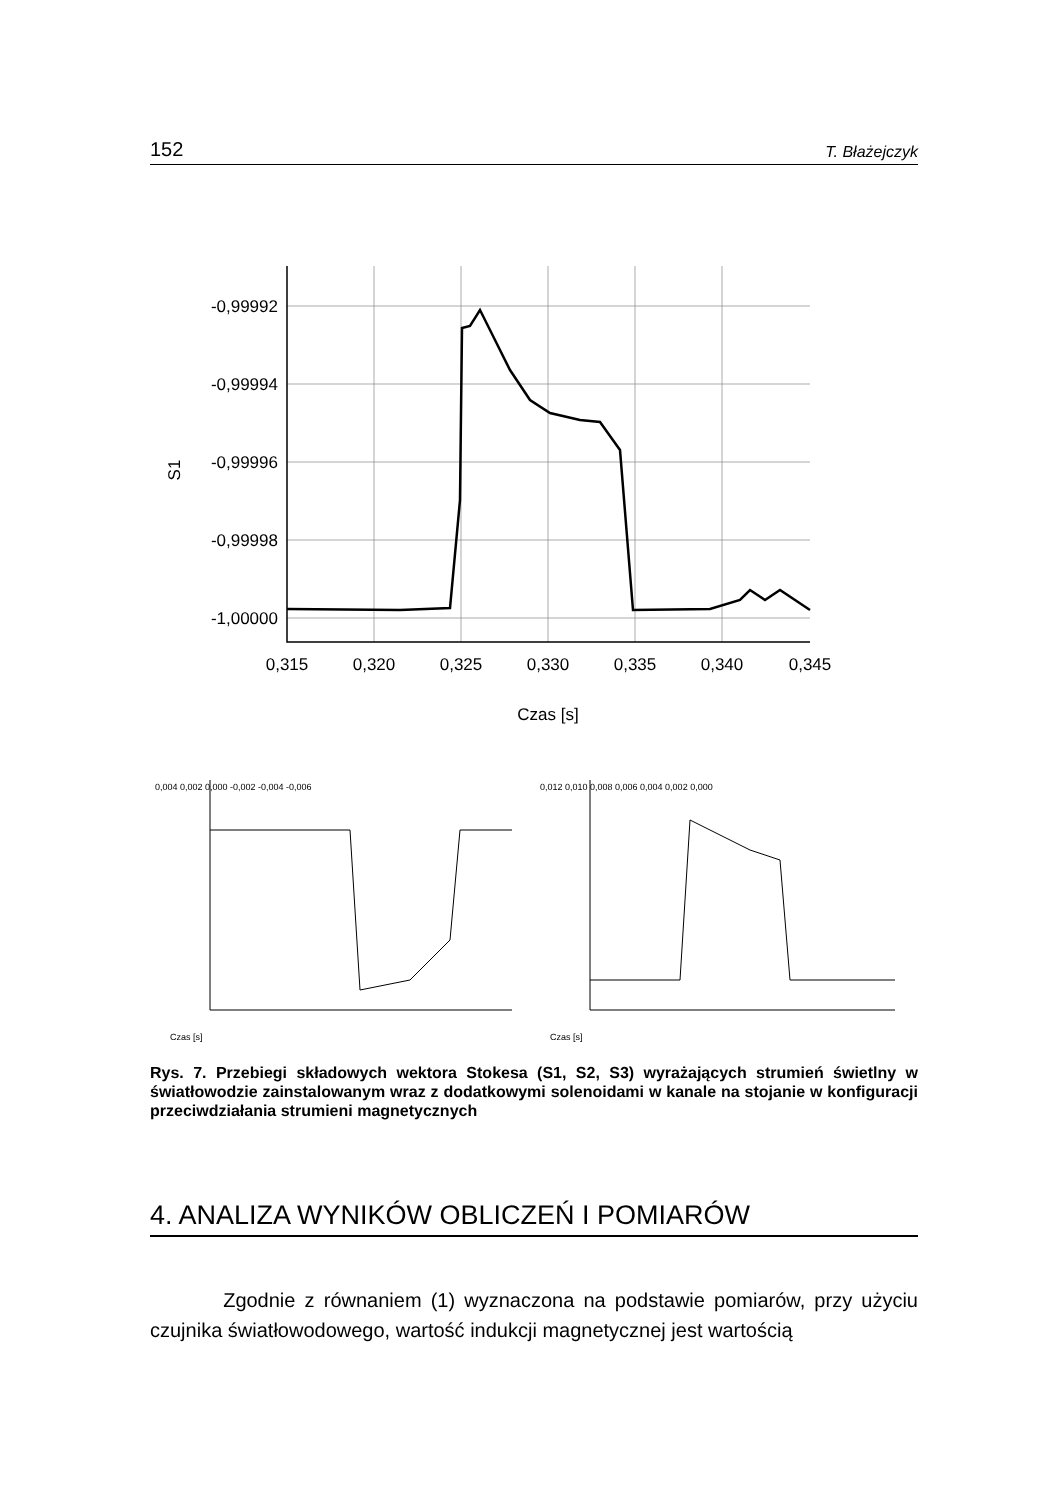152 T. Błażejczyk
-0,99992
-0,99994
-0,99996
-0,99998
-1,00000
0,315
0,320
0,325
0,330
0,335
0,340
0,345
Czas [s]
S1
0,004 0,002 0,000 -0,002 -0,004 -0,006
Czas [s]
0,012 0,010 0,008 0,006 0,004 0,002 0,000
Czas [s]
Rys. 7. Przebiegi składowych wektora Stokesa (S1, S2, S3) wyrażających strumień świetlny w światłowodzie zainstalowanym wraz z dodatkowymi solenoidami w kanale na stojanie w konfiguracji przeciwdziałania strumieni magnetycznych
4. ANALIZA WYNIKÓW OBLICZEŃ I POMIARÓW
Zgodnie z równaniem (1) wyznaczona na podstawie pomiarów, przy użyciu czujnika światłowodowego, wartość indukcji magnetycznej jest wartością